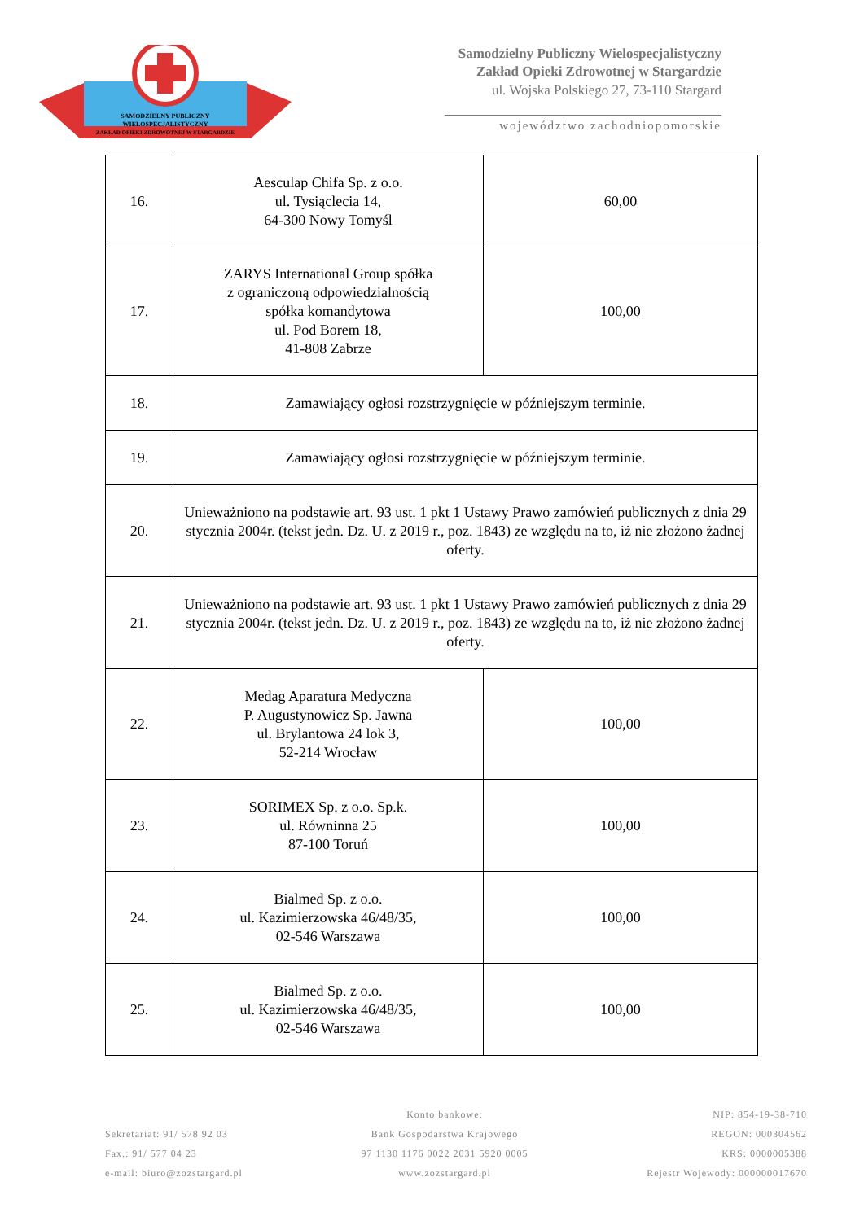SAMODZIELNY PUBLICZNY
WIELOSPECJALISTYCZNY
ZAKŁAD OPIEKI ZDROWOTNEJ W STARGARDZIE
Samodzielny Publiczny Wielospecjalistyczny
Zakład Opieki Zdrowotnej w Stargardzie
ul. Wojska Polskiego 27, 73-110 Stargard
województwo zachodniopomorskie
| 16. | Aesculap Chifa Sp. z o.o. ul. Tysiąclecia 14, 64-300 Nowy Tomyśl | 60,00 |
| 17. | ZARYS International Group spółka z ograniczoną odpowiedzialnością spółka komandytowa ul. Pod Borem 18, 41-808 Zabrze | 100,00 |
| 18. | Zamawiający ogłosi rozstrzygnięcie w późniejszym terminie. | |
| 19. | Zamawiający ogłosi rozstrzygnięcie w późniejszym terminie. | |
| 20. | Unieważniono na podstawie art. 93 ust. 1 pkt 1 Ustawy Prawo zamówień publicznych z dnia 29 stycznia 2004r. (tekst jedn. Dz. U. z 2019 r., poz. 1843) ze względu na to, iż nie złożono żadnej oferty. | |
| 21. | Unieważniono na podstawie art. 93 ust. 1 pkt 1 Ustawy Prawo zamówień publicznych z dnia 29 stycznia 2004r. (tekst jedn. Dz. U. z 2019 r., poz. 1843) ze względu na to, iż nie złożono żadnej oferty. | |
| 22. | Medag Aparatura Medyczna P. Augustynowicz Sp. Jawna ul. Brylantowa 24 lok 3, 52-214 Wrocław | 100,00 |
| 23. | SORIMEX Sp. z o.o. Sp.k. ul. Równinna 25 87-100 Toruń | 100,00 |
| 24. | Bialmed Sp. z o.o. ul. Kazimierzowska 46/48/35, 02-546 Warszawa | 100,00 |
| 25. | Bialmed Sp. z o.o. ul. Kazimierzowska 46/48/35, 02-546 Warszawa | 100,00 |
Sekretariat: 91/ 578 92 03
Fax.: 91/ 577 04 23
e-mail: biuro@zozstargard.pl
Konto bankowe:
Bank Gospodarstwa Krajowego
97 1130 1176 0022 2031 5920 0005
www.zozstargard.pl
NIP: 854-19-38-710
REGON: 000304562
KRS: 0000005388
Rejestr Wojewody: 000000017670